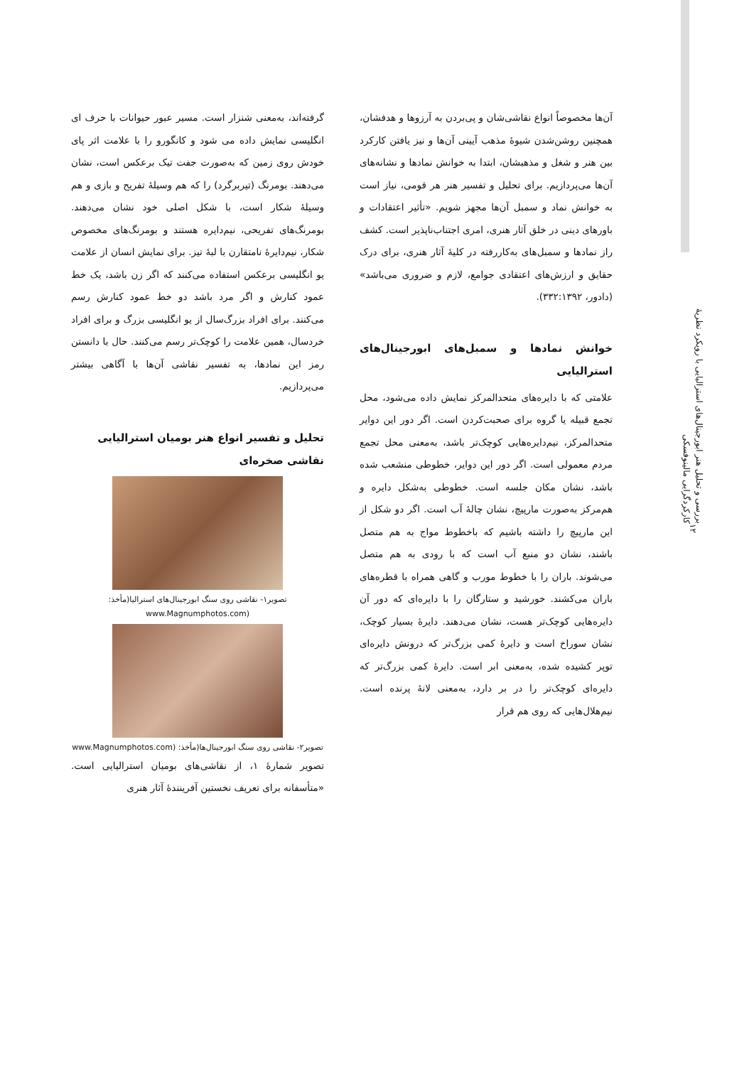بررسی و تحلیل هنر ابورجینال‌های استرالیایی با رویکرد نظریهٔ کارکردگرایی مالینوفسکی
۱۲
آن‌ها مخصوصاً انواع نقاشی‌شان و پی‌بردن به آرزوها و هدفشان، همچنین روشن‌شدن شیوهٔ مذهب آیینی آن‌ها و نیز یافتن کارکرد بین هنر و شغل و مذهبشان، ابتدا به خوانش نمادها و نشانه‌های آن‌ها می‌پردازیم. برای تحلیل و تفسیر هنر هر قومی، نیاز است به خوانش نماد و سمبل آن‌ها مجهز شویم. «تأثیر اعتقادات و باورهای دینی در خلق آثار هنری، امری اجتناب‌ناپذیر است. کشف راز نمادها و سمبل‌های به‌کاررفته در کلیهٔ آثار هنری، برای درک حقایق و ارزش‌های اعتقادی جوامع، لازم و ضروری می‌باشد» (دادور، ۳۳۲:۱۳۹۲).
خوانش نمادها و سمبل‌های ابورجینال‌های استرالیایی
علامتی که با دایره‌های متحدالمرکز نمایش داده می‌شود، محل تجمع قبیله یا گروه برای صحبت‌کردن است. اگر دور این دوایر متحدالمرکز، نیم‌دایره‌هایی کوچک‌تر باشد، به‌معنی محل تجمع مردم معمولی است. اگر دور این دوایر، خطوطی منشعب شده باشد، نشان مکان جلسه است. خطوطی به‌شکل دایره و هم‌مرکز به‌صورت مارپیچ، نشان چالهٔ آب است. اگر دو شکل از این مارپیچ را داشته باشیم که باخطوط مواج به هم متصل باشند، نشان دو منبع آب است که با رودی به هم متصل می‌شوند. باران را با خطوط مورب و گاهی همراه با قطره‌های باران می‌کشند. خورشید و ستارگان را با دایره‌ای که دور آن دایره‌هایی کوچک‌تر هست، نشان می‌دهند. دایرهٔ بسیار کوچک، نشان سوراخ است و دایرهٔ کمی بزرگ‌تر که درونش دایره‌ای توپر کشیده شده، به‌معنی ابر است. دایرهٔ کمی بزرگ‌تر که دایره‌ای کوچک‌تر را در بر دارد، به‌معنی لانهٔ پرنده است. نیم‌هلال‌هایی که روی هم قرار
گرفته‌اند، به‌معنی شنزار است. مسیر عبور حیوانات با حرف ای انگلیسی نمایش داده می شود و کانگورو را با علامت اثر پای خودش روی زمین که به‌صورت جفت تیک برعکس است، نشان می‌دهند. بومرنگ (تیربرگرد) را که هم وسیلهٔ تفریح و بازی و هم وسیلهٔ شکار است، با شکل اصلی خود نشان می‌دهند. بومرنگ‌های تفریحی، نیم‌دایره هستند و بومرنگ‌های مخصوص شکار، نیم‌دایرهٔ نامتقارن با لبهٔ تیز. برای نمایش انسان از علامت یو انگلیسی برعکس استفاده می‌کنند که اگر زن باشد، یک خط عمود کنارش و اگر مرد باشد دو خط عمود کنارش رسم می‌کنند. برای افراد بزرگ‌سال از یو انگلیسی بزرگ و برای افراد خردسال، همین علامت را کوچک‌تر رسم می‌کنند. حال با دانستن رمز این نمادها، به تفسیر نقاشی آن‌ها با آگاهی بیشتر می‌پردازیم.
تحلیل و تفسیر انواع هنر بومیان استرالیایی
نقاشی صخره‌ای
تصویر۱- نقاشی روی سنگ ابورجینال‌های استرالیا(مأخذ: www.Magnumphotos.com)
تصویر۲- نقاشی روی سنگ ابورجینال‌ها(مأخذ: www.Magnumphotos.com)
تصویر شمارهٔ ۱، از نقاشی‌های بومیان استرالیایی است. «متأسفانه برای تعریف نخستین آفرینندهٔ آثار هنری